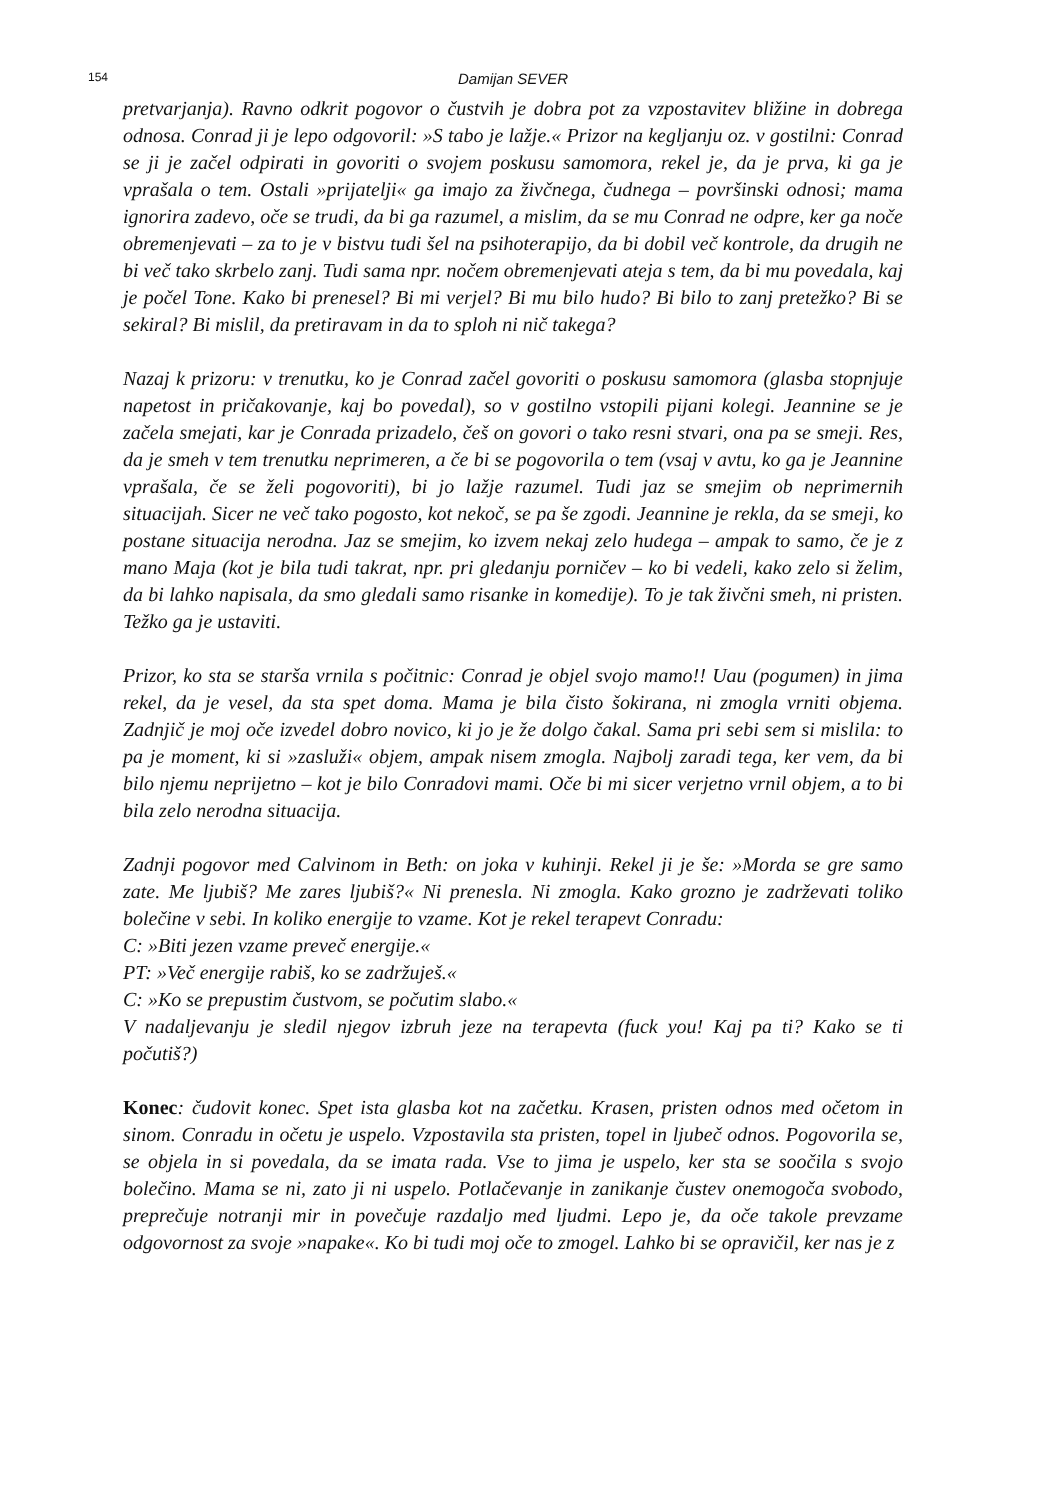154 Damijan SEVER
pretvarjanja). Ravno odkrit pogovor o čustvih je dobra pot za vzpostavitev bližine in dobrega odnosa. Conrad ji je lepo odgovoril: »S tabo je lažje.« Prizor na kegljanju oz. v gostilni: Conrad se ji je začel odpirati in govoriti o svojem poskusu samomora, rekel je, da je prva, ki ga je vprašala o tem. Ostali »prijatelji« ga imajo za živčnega, čudnega – površinski odnosi; mama ignorira zadevo, oče se trudi, da bi ga razumel, a mislim, da se mu Conrad ne odpre, ker ga noče obremenjevati – za to je v bistvu tudi šel na psihoterapijo, da bi dobil več kontrole, da drugih ne bi več tako skrbelo zanj. Tudi sama npr. nočem obremenjevati ateja s tem, da bi mu povedala, kaj je počel Tone. Kako bi prenesel? Bi mi verjel? Bi mu bilo hudo? Bi bilo to zanj pretežko? Bi se sekiral? Bi mislil, da pretiravam in da to sploh ni nič takega?
Nazaj k prizoru: v trenutku, ko je Conrad začel govoriti o poskusu samomora (glasba stopnjuje napetost in pričakovanje, kaj bo povedal), so v gostilno vstopili pijani kolegi. Jeannine se je začela smejati, kar je Conrada prizadelo, češ on govori o tako resni stvari, ona pa se smeji. Res, da je smeh v tem trenutku neprimeren, a če bi se pogovorila o tem (vsaj v avtu, ko ga je Jeannine vprašala, če se želi pogovoriti), bi jo lažje razumel. Tudi jaz se smejim ob neprimernih situacijah. Sicer ne več tako pogosto, kot nekoč, se pa še zgodi. Jeannine je rekla, da se smeji, ko postane situacija nerodna. Jaz se smejim, ko izvem nekaj zelo hudega – ampak to samo, če je z mano Maja (kot je bila tudi takrat, npr. pri gledanju porničev – ko bi vedeli, kako zelo si želim, da bi lahko napisala, da smo gledali samo risanke in komedije). To je tak živčni smeh, ni pristen. Težko ga je ustaviti.
Prizor, ko sta se starša vrnila s počitnic: Conrad je objel svojo mamo!! Uau (pogumen) in jima rekel, da je vesel, da sta spet doma. Mama je bila čisto šokirana, ni zmogla vrniti objema. Zadnjič je moj oče izvedel dobro novico, ki jo je že dolgo čakal. Sama pri sebi sem si mislila: to pa je moment, ki si »zasluži« objem, ampak nisem zmogla. Najbolj zaradi tega, ker vem, da bi bilo njemu neprijetno – kot je bilo Conradovi mami. Oče bi mi sicer verjetno vrnil objem, a to bi bila zelo nerodna situacija.
Zadnji pogovor med Calvinom in Beth: on joka v kuhinji. Rekel ji je še: »Morda se gre samo zate. Me ljubiš? Me zares ljubiš?« Ni prenesla. Ni zmogla. Kako grozno je zadrževati toliko bolečine v sebi. In koliko energije to vzame. Kot je rekel terapevt Conradu:
C: »Biti jezen vzame preveč energije.«
PT: »Več energije rabiš, ko se zadržuješ.«
C: »Ko se prepustim čustvom, se počutim slabo.«
V nadaljevanju je sledil njegov izbruh jeze na terapevta (fuck you! Kaj pa ti? Kako se ti počutiš?)
Konec: čudovit konec. Spet ista glasba kot na začetku. Krasen, pristen odnos med očetom in sinom. Conradu in očetu je uspelo. Vzpostavila sta pristen, topel in ljubeč odnos. Pogovorila se, se objela in si povedala, da se imata rada. Vse to jima je uspelo, ker sta se soočila s svojo bolečino. Mama se ni, zato ji ni uspelo. Potlačevanje in zanikanje čustev onemogoča svobodo, preprečuje notranji mir in povečuje razdaljo med ljudmi. Lepo je, da oče takole prevzame odgovornost za svoje »napake«. Ko bi tudi moj oče to zmogel. Lahko bi se opravičil, ker nas je z